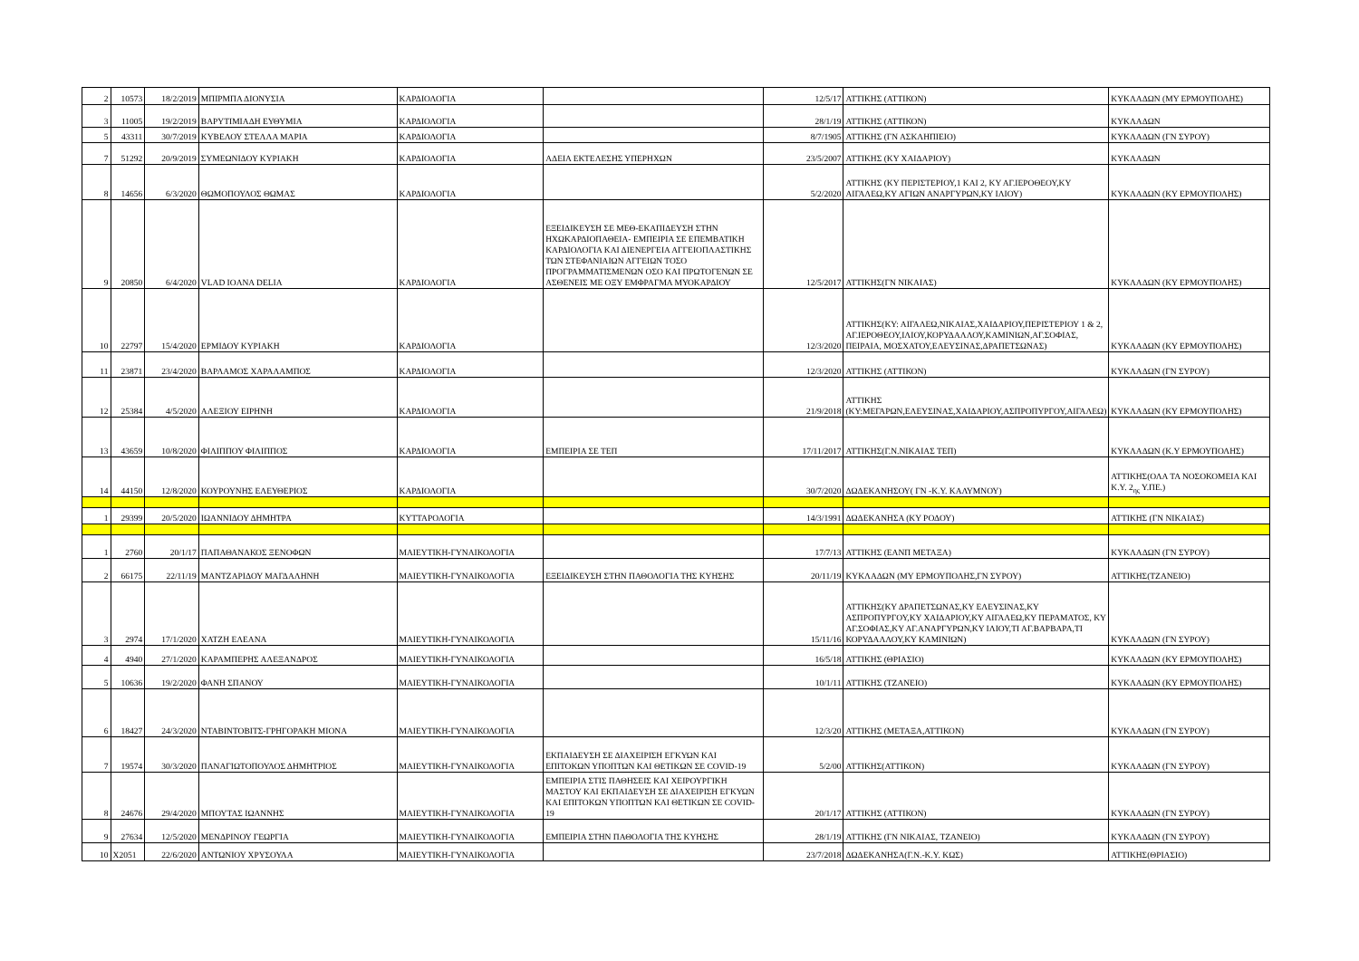| 2 | 10573 | 18/2/2019 | ΜΠΙΡΜΠΑ ΔΙΟΝΥΣΙΑ | ΚΑΡΔΙΟΛΟΓΙΑ | | 12/5/17 | ΑΤΤΙΚΗΣ (ΑΤΤΙΚΟΝ) | ΚΥΚΛΑΔΩΝ (ΜΥ ΕΡΜΟΥΠΟΛΗΣ) |
| 3 | 11005 | 19/2/2019 | ΒΑΡΥΤΙΜΙΑΔΗ ΕΥΘΥΜΙΑ | ΚΑΡΔΙΟΛΟΓΙΑ | | 28/1/19 | ΑΤΤΙΚΗΣ (ΑΤΤΙΚΟΝ) | ΚΥΚΛΑΔΩΝ |
| 5 | 43311 | 30/7/2019 | ΚΥΒΕΛΟΥ ΣΤΕΛΛΑ ΜΑΡΙΑ | ΚΑΡΔΙΟΛΟΓΙΑ | | 8/7/1905 | ΑΤΤΙΚΗΣ (ΓΝ ΑΣΚΛΗΠΙΕΙΟ) | ΚΥΚΛΑΔΩΝ (ΓΝ ΣΥΡΟΥ) |
| 7 | 51292 | 20/9/2019 | ΣΥΜΕΩΝΙΔΟΥ ΚΥΡΙΑΚΗ | ΚΑΡΔΙΟΛΟΓΙΑ | ΑΔΕΙΑ ΕΚΤΕΛΕΣΗΣ ΥΠΕΡΗΧΩΝ | 23/5/2007 | ΑΤΤΙΚΗΣ (ΚΥ ΧΑΙΔΑΡΙΟΥ) | ΚΥΚΛΑΔΩΝ |
| 8 | 14656 | 6/3/2020 | ΘΩΜΟΠΟΥΛΟΣ ΘΩΜΑΣ | ΚΑΡΔΙΟΛΟΓΙΑ | | 5/2/2020 | ΑΤΤΙΚΗΣ (ΚΥ ΠΕΡΙΣΤΕΡΙΟΥ,1 ΚΑΙ 2, ΚΥ ΑΓ.ΙΕΡΟΘΕΟΥ,ΚΥ ΑΙΓΑΛΕΩ,ΚΥ ΑΓΙΩΝ ΑΝΑΡΓΥΡΩΝ,ΚΥ ΙΛΙΟΥ) | ΚΥΚΛΑΔΩΝ (ΚΥ ΕΡΜΟΥΠΟΛΗΣ) |
| 9 | 20850 | 6/4/2020 | VLAD IOANA DELIA | ΚΑΡΔΙΟΛΟΓΙΑ | ΕΞΕΙΔΙΚΕΥΣΗ ΣΕ ΜΕΘ-ΕΚΑΠΙΔΕΥΣΗ ΣΤΗΝ ΗΧΩΚΑΡΔΙΟΠΑΘΕΙΑ- ΕΜΠΕΙΡΙΑ ΣΕ ΕΠΕΜΒΑΤΙΚΗ ΚΑΡΔΙΟΛΟΓΙΑ ΚΑΙ ΔΙΕΝΕΡΓΕΙΑ ΑΓΓΕΙΟΠΛΑΣΤΙΚΗΣ ΤΩΝ ΣΤΕΦΑΝΙΑΙΩΝ ΑΓΓΕΙΩΝ ΤΟΣΟ ΠΡΟΓΡΑΜΜΑΤΙΣΜΕΝΩΝ ΟΣΟ ΚΑΙ ΠΡΩΤΟΓΕΝΩΝ ΣΕ ΑΣΘΕΝΕΙΣ ΜΕ ΟΞΥ ΕΜΦΡΑΓΜΑ ΜΥΟΚΑΡΔΙΟΥ | 12/5/2017 | ΑΤΤΙΚΗΣ(ΓΝ ΝΙΚΑΙΑΣ) | ΚΥΚΛΑΔΩΝ (ΚΥ ΕΡΜΟΥΠΟΛΗΣ) |
| 10 | 22797 | 15/4/2020 | ΕΡΜΙΔΟΥ ΚΥΡΙΑΚΗ | ΚΑΡΔΙΟΛΟΓΙΑ | | 12/3/2020 | ΑΤΤΙΚΗΣ(ΚΥ: ΑΙΓΑΛΕΩ,ΝΙΚΑΙΑΣ,ΧΑΙΔΑΡΙΟΥ,ΠΕΡΙΣΤΕΡΙΟΥ 1 & 2, ΑΓ.ΙΕΡΟΘΕΟΥ,ΙΛΙΟΥ,ΚΟΡΥΔΑΛΛΟΥ,ΚΑΜΙΝΙΩΝ,ΑΓ.ΣΟΦΙΑΣ, ΠΕΙΡΑΙΑ, ΜΟΣΧΑΤΟΥ,ΕΛΕΥΣΙΝΑΣ,ΔΡΑΠΕΤΣΩΝΑΣ) | ΚΥΚΛΑΔΩΝ (ΚΥ ΕΡΜΟΥΠΟΛΗΣ) |
| 11 | 23871 | 23/4/2020 | ΒΑΡΛΑΜΟΣ ΧΑΡΑΛΑΜΠΟΣ | ΚΑΡΔΙΟΛΟΓΙΑ | | 12/3/2020 | ΑΤΤΙΚΗΣ (ΑΤΤΙΚΟΝ) | ΚΥΚΛΑΔΩΝ (ΓΝ ΣΥΡΟΥ) |
| 12 | 25384 | 4/5/2020 | ΑΛΕΞΙΟΥ ΕΙΡΗΝΗ | ΚΑΡΔΙΟΛΟΓΙΑ | | 21/9/2018 | ΑΤΤΙΚΗΣ (ΚΥ:ΜΕΓΑΡΩΝ,ΕΛΕΥΣΙΝΑΣ,ΧΑΙΔΑΡΙΟΥ,ΑΣΠΡΟΠΥΡΓΟΥ,ΑΙΓΑΛΕΩ) | ΚΥΚΛΑΔΩΝ (ΚΥ ΕΡΜΟΥΠΟΛΗΣ) |
| 13 | 43659 | 10/8/2020 | ΦΙΛΙΠΠΟΥ ΦΙΛΙΠΠΟΣ | ΚΑΡΔΙΟΛΟΓΙΑ | ΕΜΠΕΙΡΙΑ ΣΕ ΤΕΠ | 17/11/2017 | ΑΤΤΙΚΗΣ(Γ.Ν.ΝΙΚΑΙΑΣ ΤΕΠ) | ΚΥΚΛΑΔΩΝ (Κ.Υ ΕΡΜΟΥΠΟΛΗΣ) |
| 14 | 44150 | 12/8/2020 | ΚΟΥΡΟΥΝΗΣ ΕΛΕΥΘΕΡΙΟΣ | ΚΑΡΔΙΟΛΟΓΙΑ | | 30/7/2020 | ΔΩΔΕΚΑΝΗΣΟΥ( ΓΝ -Κ.Υ. ΚΑΛΥΜΝΟΥ) | ΑΤΤΙΚΗΣ(ΟΛΑ ΤΑ ΝΟΣΟΚΟΜΕΙΑ ΚΑΙ Κ.Υ. 2<sub>ης</sub> Υ.ΠΕ.) |
| 1 | 29399 | 20/5/2020 | ΙΩΑΝΝΙΔΟΥ ΔΗΜΗΤΡΑ | ΚΥΤΤΑΡΟΛΟΓΙΑ | | 14/3/1991 | ΔΩΔΕΚΑΝΗΣΑ (ΚΥ ΡΟΔΟΥ) | ΑΤΤΙΚΗΣ (ΓΝ ΝΙΚΑΙΑΣ) |
| 1 | 2760 | 20/1/17 | ΠΑΠΑΘΑΝΑΚΟΣ ΞΕΝΟΦΩΝ | ΜΑΙΕΥΤΙΚΗ-ΓΥΝΑΙΚΟΛΟΓΙΑ | | 17/7/13 | ΑΤΤΙΚΗΣ (ΕΑΝΠ ΜΕΤΑΞΑ) | ΚΥΚΛΑΔΩΝ (ΓΝ ΣΥΡΟΥ) |
| 2 | 66175 | 22/11/19 | ΜΑΝΤΖΑΡΙΔΟΥ ΜΑΓΔΑΛΗΝΗ | ΜΑΙΕΥΤΙΚΗ-ΓΥΝΑΙΚΟΛΟΓΙΑ | ΕΞΕΙΔΙΚΕΥΣΗ ΣΤΗΝ ΠΑΘΟΛΟΓΙΑ ΤΗΣ ΚΥΗΣΗΣ | 20/11/19 | ΚΥΚΛΑΔΩΝ (ΜΥ ΕΡΜΟΥΠΟΛΗΣ,ΓΝ ΣΥΡΟΥ) | ΑΤΤΙΚΗΣ(ΤΖΑΝΕΙΟ) |
| 3 | 2974 | 17/1/2020 | ΧΑΤΖΗ ΕΛΕΑΝΑ | ΜΑΙΕΥΤΙΚΗ-ΓΥΝΑΙΚΟΛΟΓΙΑ | | 15/11/16 | ΑΤΤΙΚΗΣ(ΚΥ ΔΡΑΠΕΤΣΩΝΑΣ,ΚΥ ΕΛΕΥΣΙΝΑΣ,ΚΥ ΑΣΠΡΟΠΥΡΓΟΥ,ΚΥ ΧΑΙΔΑΡΙΟΥ,ΚΥ ΑΙΓΑΛΕΩ,ΚΥ ΠΕΡΑΜΑΤΟΣ, ΚΥ ΑΓ.ΣΟΦΙΑΣ,ΚΥ ΑΓ.ΑΝΑΡΓΥΡΩΝ,ΚΥ ΙΛΙΟΥ,ΤΙ ΑΓ.ΒΑΡΒΑΡΑ,ΤΙ ΚΟΡΥΔΑΛΛΟΥ,ΚΥ ΚΑΜΙΝΙΩΝ) | ΚΥΚΛΑΔΩΝ (ΓΝ ΣΥΡΟΥ) |
| 4 | 4940 | 27/1/2020 | ΚΑΡΑΜΠΕΡΗΣ ΑΛΕΞΑΝΔΡΟΣ | ΜΑΙΕΥΤΙΚΗ-ΓΥΝΑΙΚΟΛΟΓΙΑ | | 16/5/18 | ΑΤΤΙΚΗΣ (ΘΡΙΑΣΙΟ) | ΚΥΚΛΑΔΩΝ (ΚΥ ΕΡΜΟΥΠΟΛΗΣ) |
| 5 | 10636 | 19/2/2020 | ΦΑΝΗ ΣΠΑΝΟΥ | ΜΑΙΕΥΤΙΚΗ-ΓΥΝΑΙΚΟΛΟΓΙΑ | | 10/1/11 | ΑΤΤΙΚΗΣ (ΤΖΑΝΕΙΟ) | ΚΥΚΛΑΔΩΝ (ΚΥ ΕΡΜΟΥΠΟΛΗΣ) |
| 6 | 18427 | 24/3/2020 | ΝΤΑΒΙΝΤΟΒΙΤΣ-ΓΡΗΓΟΡΑΚΗ ΜΙΟΝΑ | ΜΑΙΕΥΤΙΚΗ-ΓΥΝΑΙΚΟΛΟΓΙΑ | | 12/3/20 | ΑΤΤΙΚΗΣ (ΜΕΤΑΞΑ,ΑΤΤΙΚΟΝ) | ΚΥΚΛΑΔΩΝ (ΓΝ ΣΥΡΟΥ) |
| 7 | 19574 | 30/3/2020 | ΠΑΝΑΓΙΩΤΟΠΟΥΛΟΣ ΔΗΜΗΤΡΙΟΣ | ΜΑΙΕΥΤΙΚΗ-ΓΥΝΑΙΚΟΛΟΓΙΑ | ΕΚΠΑΙΔΕΥΣΗ ΣΕ ΔΙΑΧΕΙΡΙΣΗ ΕΓΚΥΩΝ ΚΑΙ ΕΠΙΤΟΚΩΝ ΥΠΟΠΤΩΝ ΚΑΙ ΘΕΤΙΚΩΝ ΣΕ COVID-19 | 5/2/00 | ΑΤΤΙΚΗΣ(ΑΤΤΙΚΟΝ) | ΚΥΚΛΑΔΩΝ (ΓΝ ΣΥΡΟΥ) |
| 8 | 24676 | 29/4/2020 | ΜΠΟΥΤΑΣ ΙΩΑΝΝΗΣ | ΜΑΙΕΥΤΙΚΗ-ΓΥΝΑΙΚΟΛΟΓΙΑ | ΕΜΠΕΙΡΙΑ ΣΤΙΣ ΠΑΘΗΣΕΙΣ ΚΑΙ ΧΕΙΡΟΥΡΓΙΚΗ ΜΑΣΤΟΥ ΚΑΙ ΕΚΠΑΙΔΕΥΣΗ ΣΕ ΔΙΑΧΕΙΡΙΣΗ ΕΓΚΥΩΝ ΚΑΙ ΕΠΙΤΟΚΩΝ ΥΠΟΠΤΩΝ ΚΑΙ ΘΕΤΙΚΩΝ ΣΕ COVID-19 | 20/1/17 | ΑΤΤΙΚΗΣ (ΑΤΤΙΚΟΝ) | ΚΥΚΛΑΔΩΝ (ΓΝ ΣΥΡΟΥ) |
| 9 | 27634 | 12/5/2020 | ΜΕΝΔΡΙΝΟΥ ΓΕΩΡΓΙΑ | ΜΑΙΕΥΤΙΚΗ-ΓΥΝΑΙΚΟΛΟΓΙΑ | ΕΜΠΕΙΡΙΑ ΣΤΗΝ ΠΑΘΟΛΟΓΙΑ ΤΗΣ ΚΥΗΣΗΣ | 28/1/19 | ΑΤΤΙΚΗΣ (ΓΝ ΝΙΚΑΙΑΣ, ΤΖΑΝΕΙΟ) | ΚΥΚΛΑΔΩΝ (ΓΝ ΣΥΡΟΥ) |
| 10 | X2051 | 22/6/2020 | ΑΝΤΩΝΙΟΥ ΧΡΥΣΟΥΛΑ | ΜΑΙΕΥΤΙΚΗ-ΓΥΝΑΙΚΟΛΟΓΙΑ | | 23/7/2018 | ΔΩΔΕΚΑΝΗΣΑ(Γ.Ν.-Κ.Υ. ΚΩΣ) | ΑΤΤΙΚΗΣ(ΘΡΙΑΣΙΟ) |